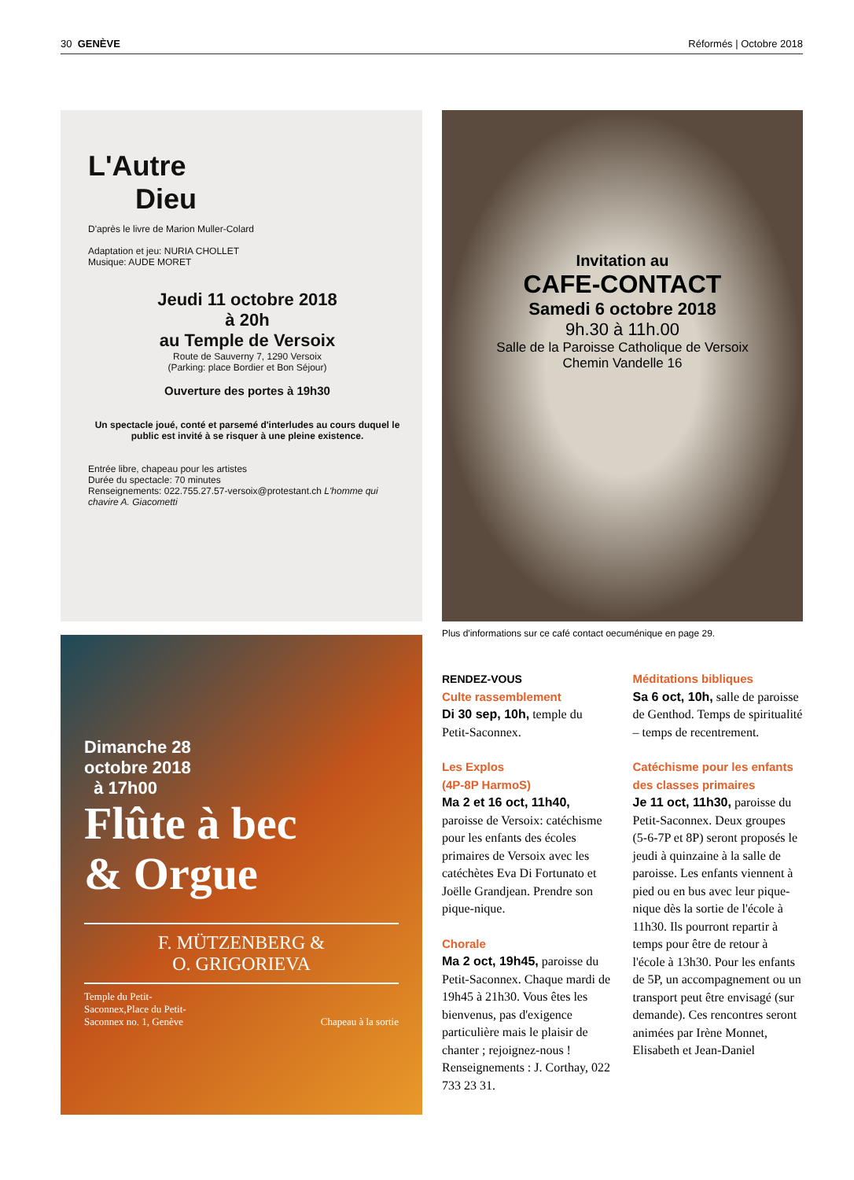30 GENÈVE Réformés | Octobre 2018
L'Autre
Dieu
D'après le livre de Marion Muller-Colard
Adaptation et jeu: NURIA CHOLLET
Musique: AUDE MORET
Jeudi 11 octobre 2018
à 20h
au Temple de Versoix
Route de Sauverny 7, 1290 Versoix
(Parking: place Bordier et Bon Séjour)
Ouverture des portes à 19h30
Un spectacle joué, conté et parsemé d'interludes au cours duquel le public est invité à se risquer à une pleine existence.
Entrée libre, chapeau pour les artistes
Durée du spectacle: 70 minutes
Renseignements: 022.755.27.57-versoix@protestant.ch L'homme qui chavire A. Giacometti
Dimanche 28
octobre 2018
à 17h00
Flûte à bec
& Orgue
F. MÜTZENBERG &
O. GRIGORIEVA
Temple du Petit-
Saconnex,Place du Petit-
Saconnex no. 1, Genève Chapeau à la sortie
Invitation au
CAFE-CONTACT
Samedi 6 octobre 2018
9h.30 à 11h.00
Salle de la Paroisse Catholique de Versoix
Chemin Vandelle 16
Plus d'informations sur ce café contact oecuménique en page 29.
RENDEZ-VOUS
Culte rassemblement
Di 30 sep, 10h, temple du Petit-Saconnex.
Les Explos
(4P-8P HarmoS)
Ma 2 et 16 oct, 11h40, paroisse de Versoix: catéchisme pour les enfants des écoles primaires de Versoix avec les catéchètes Eva Di Fortunato et Joëlle Grandjean. Prendre son pique-nique.
Chorale
Ma 2 oct, 19h45, paroisse du Petit-Saconnex. Chaque mardi de 19h45 à 21h30. Vous êtes les bienvenus, pas d'exigence particulière mais le plaisir de chanter ; rejoignez-nous ! Renseignements : J. Corthay, 022 733 23 31.
Méditations bibliques
Sa 6 oct, 10h, salle de paroisse de Genthod. Temps de spiritualité – temps de recentrement.
Catéchisme pour les enfants des classes primaires
Je 11 oct, 11h30, paroisse du Petit-Saconnex. Deux groupes (5-6-7P et 8P) seront proposés le jeudi à quinzaine à la salle de paroisse. Les enfants viennent à pied ou en bus avec leur pique-nique dès la sortie de l'école à 11h30. Ils pourront repartir à temps pour être de retour à l'école à 13h30. Pour les enfants de 5P, un accompagnement ou un transport peut être envisagé (sur demande). Ces rencontres seront animées par Irène Monnet, Elisabeth et Jean-Daniel